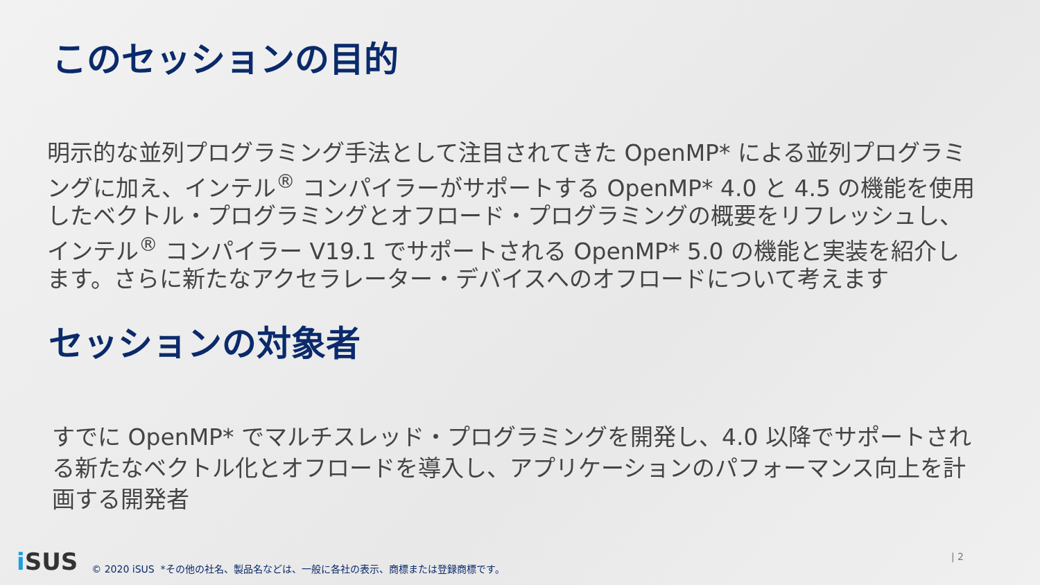このセッションの目的
明示的な並列プログラミング手法として注目されてきた OpenMP* による並列プログラミングに加え、インテル<sup>®</sup> コンパイラーがサポートする OpenMP* 4.0 と 4.5 の機能を使用したベクトル・プログラミングとオフロード・プログラミングの概要をリフレッシュし、インテル<sup>®</sup> コンパイラー V19.1 でサポートされる OpenMP* 5.0 の機能と実装を紹介します。さらに新たなアクセラレーター・デバイスへのオフロードについて考えます
セッションの対象者
すでに OpenMP* でマルチスレッド・プログラミングを開発し、4.0 以降でサポートされる新たなベクトル化とオフロードを導入し、アプリケーションのパフォーマンス向上を計画する開発者
i SUS
© 2020 iSUS *その他の社名、製品名などは、一般に各社の表示、商標または登録商標です。
| 2